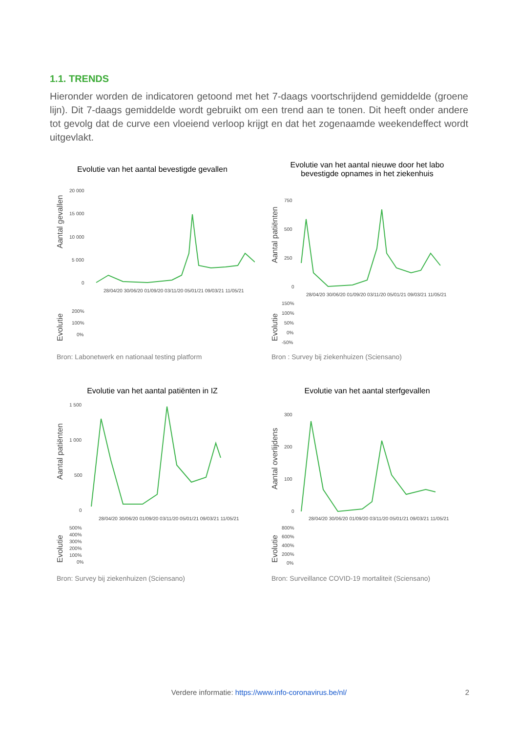1.1. TRENDS
Hieronder worden de indicatoren getoond met het 7-daags voortschrijdend gemiddelde (groene lijn). Dit 7-daags gemiddelde wordt gebruikt om een trend aan te tonen. Dit heeft onder andere tot gevolg dat de curve een vloeiend verloop krijgt en dat het zogenaamde weekendeffect wordt uitgevlakt.
Evolutie van het aantal bevestigde gevallen
Aantal gevallen
20 000
15 000
10 000
5 000
0
28/04/20 30/06/20 01/09/20 03/11/20 05/01/21 09/03/21 11/05/21
Evolutie
200%
100%
0%
Bron: Labonetwerk en nationaal testing platform
Evolutie van het aantal nieuwe door het labo
bevestigde opnames in het ziekenhuis
Aantal patiënten
750
500
250
0
28/04/20 30/06/20 01/09/20 03/11/20 05/01/21 09/03/21 11/05/21
Evolutie
150%
100%
50%
0%
-50%
Bron : Survey bij ziekenhuizen (Sciensano)
Evolutie van het aantal patiënten in IZ
Aantal patiënten
1 500
1 000
500
0
28/04/20 30/06/20 01/09/20 03/11/20 05/01/21 09/03/21 11/05/21
Evolutie
500%
400%
300%
200%
100%
0%
Bron: Survey bij ziekenhuizen (Sciensano)
Evolutie van het aantal sterfgevallen
Aantal overlijdens
300
200
100
0
28/04/20 30/06/20 01/09/20 03/11/20 05/01/21 09/03/21 11/05/21
Evolutie
800%
600%
400%
200%
0%
Bron: Surveillance COVID-19 mortaliteit (Sciensano)
Verdere informatie: https://www.info-coronavirus.be/nl/ 2